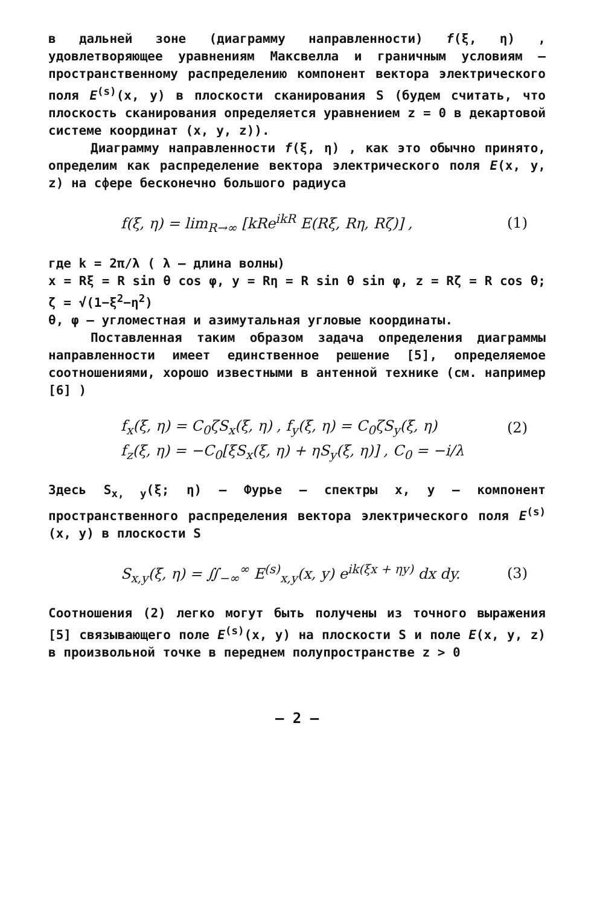в дальней зоне (диаграмму направленности) f(ξ, η) , удовлетворяющее уравнениям Максвелла и граничным условиям — пространственному распределению компонент вектора электрического поля E<sup>(s)</sup>(x, y) в плоскости сканирования S (будем считать, что плоскость сканирования определяется уравнением z = 0 в декартовой системе координат (x, y, z)).
Диаграмму направленности f(ξ, η) , как это обычно принято, определим как распределение вектора электрического поля E(x, y, z) на сфере бесконечно большого радиуса
f(ξ, η) = lim<sub>R→∞</sub> [kRe<sup>ikR</sup> E(Rξ, Rη, Rζ)] , (1)
где k = 2π/λ ( λ – длина волны)
x = Rξ = R sin θ cos φ, y = Rη = R sin θ sin φ, z = Rζ = R cos θ; ζ = √(1−ξ<sup>2</sup>−η<sup>2</sup>)
θ, φ – угломестная и азимутальная угловые координаты.
Поставленная таким образом задача определения диаграммы направленности имеет единственное решение [5], определяемое соотношениями, хорошо известными в антенной технике (см. например [6] )
f<sub>x</sub>(ξ, η) = C<sub>0</sub>ζS<sub>x</sub>(ξ, η) , f<sub>y</sub>(ξ, η) = C<sub>0</sub>ζS<sub>y</sub>(ξ, η) (2)
f<sub>z</sub>(ξ, η) = −C<sub>0</sub>[ξS<sub>x</sub>(ξ, η) + ηS<sub>y</sub>(ξ, η)] , C<sub>0</sub> = −i/λ
Здесь S<sub>x, y</sub>(ξ; η) – Фурье – спектры x, y – компонент пространственного распределения вектора электрического поля E<sup>(s)</sup>(x, y) в плоскости S
S<sub>x,y</sub>(ξ, η) = ∬<sub>−∞</sub><sup>∞</sup> E<sup>(s)</sup><sub>x,y</sub>(x, y) e<sup>ik(ξx + ηy)</sup> dx dy. (3)
Соотношения (2) легко могут быть получены из точного выражения [5] связывающего поле E<sup>(s)</sup>(x, y) на плоскости S и поле E(x, y, z) в произвольной точке в переднем полупространстве z > 0
– 2 –